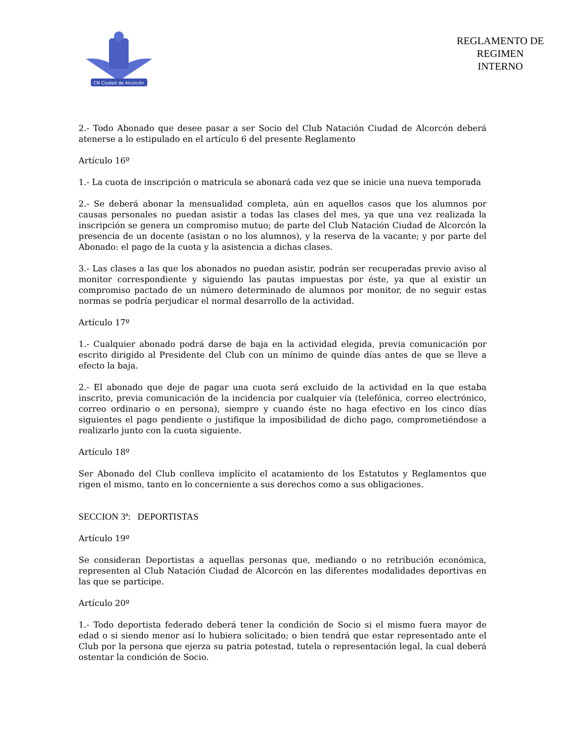CN Ciudad de Alcorcón
REGLAMENTO DE
REGIMEN
INTERNO
2.- Todo Abonado que desee pasar a ser Socio del Club Natación Ciudad de Alcorcón deberá atenerse a lo estipulado en el artículo 6 del presente Reglamento
Artículo 16º
1.- La cuota de inscripción o matricula se abonará cada vez que se inicie una nueva temporada
2.- Se deberá abonar la mensualidad completa, aún en aquellos casos que los alumnos por causas personales no puedan asistir a todas las clases del mes, ya que una vez realizada la inscripción se genera un compromiso mutuo; de parte del Club Natación Ciudad de Alcorcón la presencia de un docente (asistan o no los alumnos), y la reserva de la vacante; y por parte del Abonado: el pago de la cuota y la asistencia a dichas clases.
3.- Las clases a las que los abonados no puedan asistir, podrán ser recuperadas previo aviso al monitor correspondiente y siguiendo las pautas impuestas por éste, ya que al existir un compromiso pactado de un número determinado de alumnos por monitor, de no seguir estas normas se podría perjudicar el normal desarrollo de la actividad.
Artículo 17º
1.- Cualquier abonado podrá darse de baja en la actividad elegida, previa comunicación por escrito dirigido al Presidente del Club con un mínimo de quinde días antes de que se lleve a efecto la baja.
2.- El abonado que deje de pagar una cuota será excluido de la actividad en la que estaba inscrito, previa comunicación de la incidencia por cualquier vía (telefónica, correo electrónico, correo ordinario o en persona), siempre y cuando éste no haga efectivo en los cinco días siguientes el pago pendiente o justifique la imposibilidad de dicho pago, comprometiéndose a realizarlo junto con la cuota siguiente.
Artículo 18º
Ser Abonado del Club conlleva implícito el acatamiento de los Estatutos y Reglamentos que rigen el mismo, tanto en lo concerniente a sus derechos como a sus obligaciones.
SECCION 3ª: DEPORTISTAS
Artículo 19º
Se consideran Deportistas a aquellas personas que, mediando o no retribución económica, representen al Club Natación Ciudad de Alcorcón en las diferentes modalidades deportivas en las que se participe.
Artículo 20º
1.- Todo deportista federado deberá tener la condición de Socio si el mismo fuera mayor de edad o si siendo menor así lo hubiera solicitado; o bien tendrá que estar representado ante el Club por la persona que ejerza su patria potestad, tutela o representación legal, la cual deberá ostentar la condición de Socio.